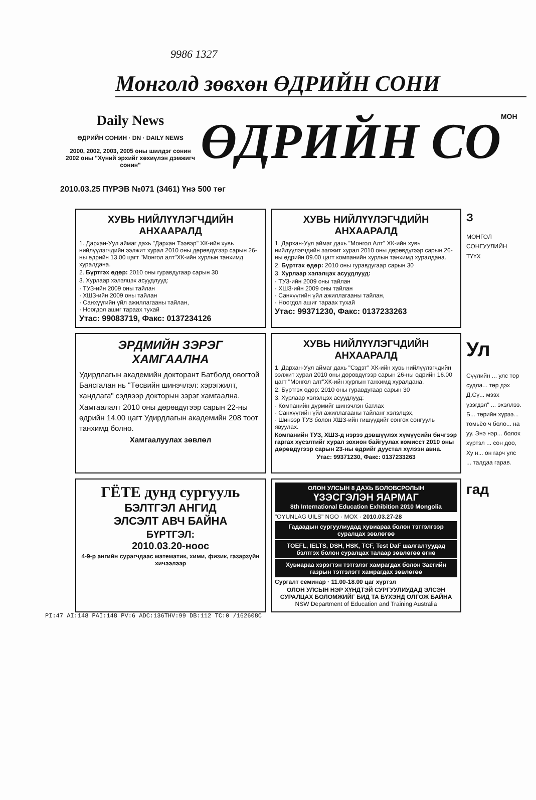9986 1327
Монголд зөвхөн ӨДРИЙН СОНИ
Daily News
ӨДРИЙН СОНИН · DN · DAILY NEWS
2000, 2002, 2003, 2005 оны шилдэг сонин
2002 оны "Хүний эрхийг хөхиүлэн дэмжигч сонин"
ӨДРИЙН СО
МОН
2010.03.25 ПҮРЭВ №071 (3461) Үнэ 500 төг
ХУВЬ НИЙЛҮҮЛЭГЧДИЙН АНХААРАЛД
1. Дархан-Уул аймаг дахь "Дархан Тээвэр" ХК-ийн хувь нийлүүлэгчдийн ээлжит хурал 2010 оны дөрөвдүгээр сарын 26-ны өдрийн 13.00 цагт "Монгол алт"ХК-ийн хурлын танхимд хуралдана.
2. Бүртгэх өдөр: 2010 оны гуравдугаар сарын 30
3. Хурлаар хэлэлцэх асуудлууд:
· ТУЗ-ийн 2009 оны тайлан
· ХШЗ-ийн 2009 оны тайлан
· Санхүүгийн үйл ажиллагааны тайлан,
· Ноогдол ашиг тараах тухай
Утас: 99083719, Факс: 0137234126
ХУВЬ НИЙЛҮҮЛЭГЧДИЙН АНХААРАЛД
1. Дархан-Уул аймаг дахь "Монгол Алт" ХК-ийн хувь нийлүүлэгчдийн ээлжит хурал 2010 оны дөрөвдүгээр сарын 26-ны өдрийн 09.00 цагт компанийн хурлын танхимд хуралдана.
2. Бүртгэх өдөр: 2010 оны гуравдугаар сарын 30
3. Хурлаар хэлэлцэх асуудлууд:
· ТУЗ-ийн 2009 оны тайлан
· ХШЗ-ийн 2009 оны тайлан
· Санхүүгийн үйл ажиллагааны тайлан,
· Ноогдол ашиг тараах тухай
Утас: 99371230, Факс: 0137233263
З
МОНГОЛ СОНГУУЛИЙН ТҮҮХ
ЭРДМИЙН ЗЭРЭГ ХАМГААЛНА
Удирдлагын академийн докторант Батболд овогтой Баясгалан нь "Төсвийн шинэчлэл: хэрэгжилт, хандлага" сэдвээр докторын зэрэг хамгаална.
Хамгаалалт 2010 оны дөрөвдүгээр сарын 22-ны өдрийн 14.00 цагт Удирдлагын академийн 208 тоот танхимд болно.
Хамгаалуулах зөвлөл
ХУВЬ НИЙЛҮҮЛЭГЧДИЙН АНХААРАЛД
1. Дархан-Уул аймаг дахь "Сэдэт" ХК-ийн хувь нийлүүлэгчдийн ээлжит хурал 2010 оны дөрөвдүгээр сарын 26-ны өдрийн 16.00 цагт "Монгол алт"ХК-ийн хурлын танхимд хуралдана.
2. Бүртгэх өдөр: 2010 оны гуравдугаар сарын 30
3. Хурлаар хэлэлцэх асуудлууд:
· Компанийн дүрмийг шинэчлэн батлах
· Санхүүгийн үйл ажиллагааны тайланг хэлэлцэх,
· Шинээр ТУЗ болон ХШЗ-ийн гишүүдийг сонгох сонгууль явуулах.
Компанийн ТУЗ, ХШЗ-д нэрээ дэвшүүлэх хүмүүсийн бичгээр гаргах хүсэлтийг хурал зохион байгуулах комисст 2010 оны дөрөвдүгээр сарын 23-ны өдрийг дуустал хүлээн авна.
Утас: 99371230, Факс: 0137233263
Ул
Сүүлийн ... улс төр судла... төр дэх Д.Сү... мээх үзэгдэл" ... эхэллээ. Б... төрийн хүрээ... томьёо ч боло... на уу. Энэ нэр... болох хүртэл ... сон доо, Ху н... он гарч улс ... талдаа гарав.
ГЁТЕ дунд сургууль
БЭЛТГЭЛ АНГИД
ЭЛСЭЛТ АВЧ БАЙНА
БҮРТГЭЛ:
2010.03.20-ноос
4-9-р ангийн сурагчдаас математик, хими, физик, газарзүйн хичээлээр
ОЛОН УЛСЫН 8 ДАХЬ БОЛОВСРОЛЫН
ҮЗЭСГЭЛЭН ЯАРМАГ
8th International Education Exhibition 2010 Mongolia
"OYUNLAG UILS" NGO · МОХ · 2010.03.27-28
Гадаадын сургуулиудад хувиараа болон тэтгэлгээр суралцах зөвлөгөө
TOEFL, IELTS, DSH, HSK, TCF, Test DaF шалгалтуудад бэлтгэх болон суралцах талаар зөвлөгөө өгнө
Хувиараа хэрэгтэн тэтгэлэг хамрагдах болон Засгийн газрын тэтгэлэгт хамрагдах зөвлөгөө
Сургалт семинар · 11.00-18.00 цаг хүртэл
ОЛОН УЛСЫН НЭР ХҮНДТЭЙ СУРГУУЛИУДАД ЭЛСЭН СУРАЛЦАХ БОЛОМЖИЙГ БИД ТА БҮХЭНД ОЛГОЖ БАЙНА
NSW Department of Education and Training Australia
гад
PI:47 AI:148 PAI:148 PV:6 ADC:136THV:99 DB:112 TC:0 /162608C